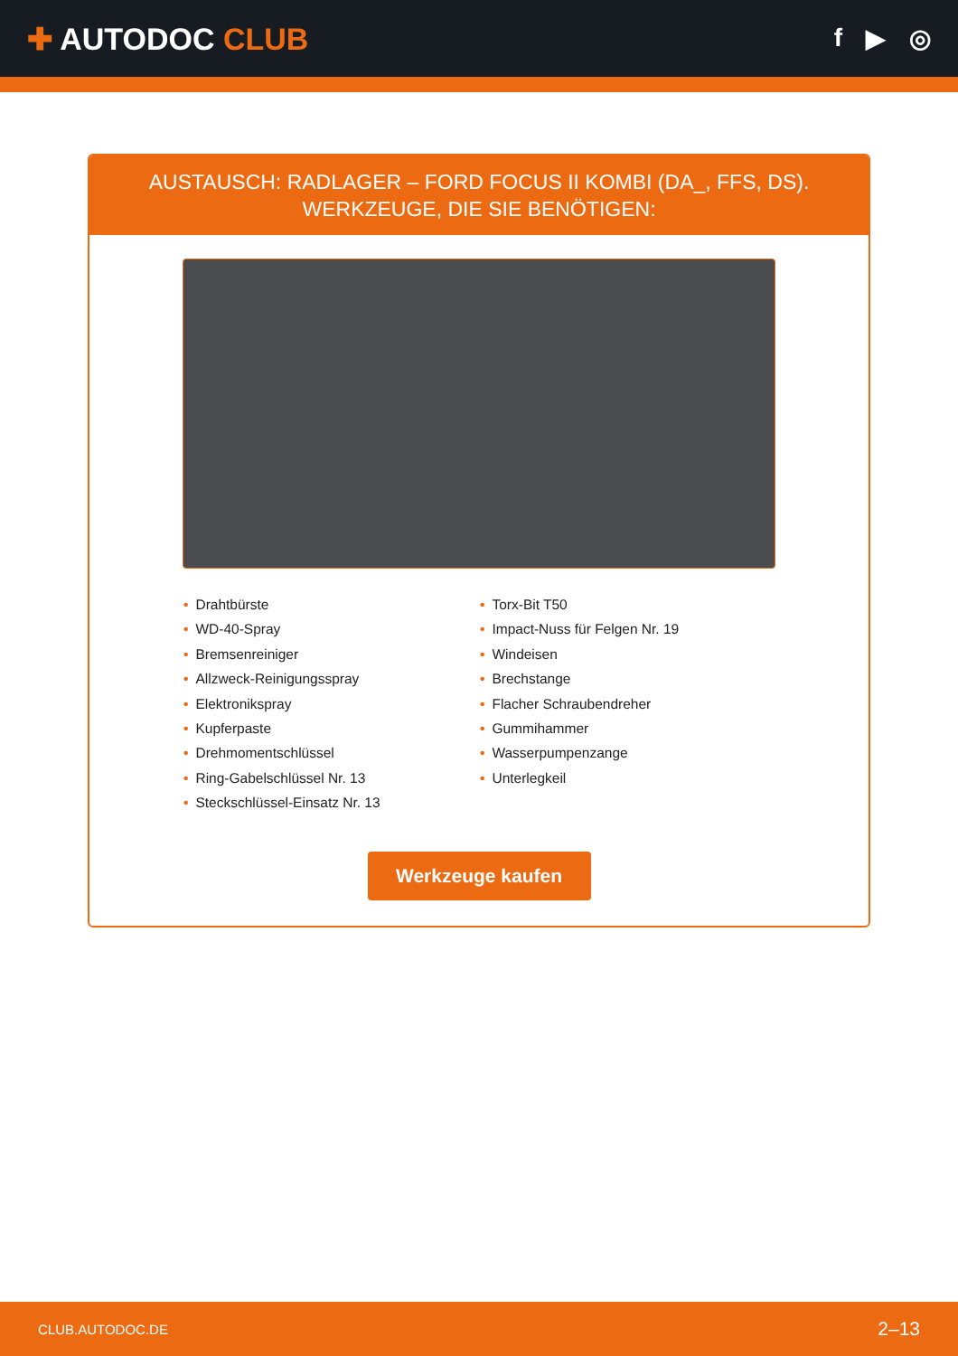✚ AUTODOC CLUB
f ▶ ◎
AUSTAUSCH: RADLAGER – FORD FOCUS II KOMBI (DA_, FFS, DS). WERKZEUGE, DIE SIE BENÖTIGEN:
• Drahtbürste
• WD-40-Spray
• Bremsenreiniger
• Allzweck-Reinigungsspray
• Elektronikspray
• Kupferpaste
• Drehmomentschlüssel
• Ring-Gabelschlüssel Nr. 13
• Steckschlüssel-Einsatz Nr. 13
• Torx-Bit T50
• Impact-Nuss für Felgen Nr. 19
• Windeisen
• Brechstange
• Flacher Schraubendreher
• Gummihammer
• Wasserpumpenzange
• Unterlegkeil
Werkzeuge kaufen
CLUB.AUTODOC.DE 2–13